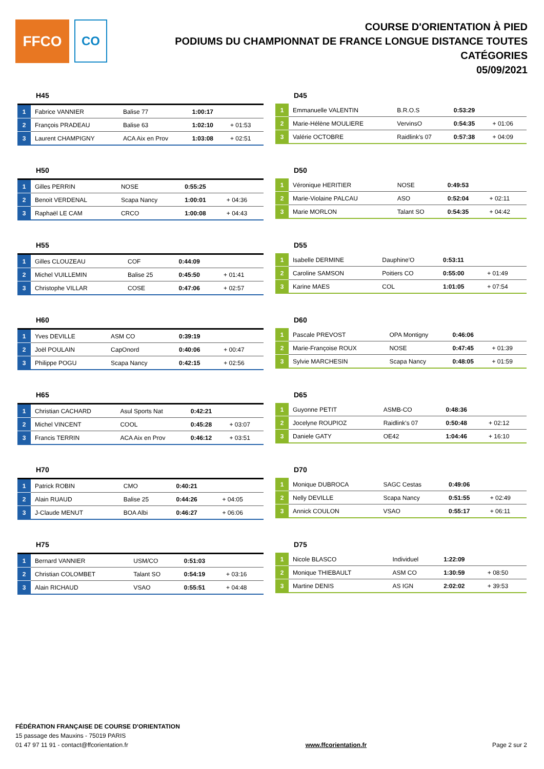FFCO
CO
COURSE D'ORIENTATION À PIED
PODIUMS DU CHAMPIONNAT DE FRANCE LONGUE DISTANCE TOUTES CATÉGORIES
05/09/2021
H45
| 1 | Fabrice VANNIER | Balise 77 | 1:00:17 | |
| 2 | François PRADEAU | Balise 63 | 1:02:10 | + 01:53 |
| 3 | Laurent CHAMPIGNY | ACA Aix en Prov | 1:03:08 | + 02:51 |
D45
| 1 | Emmanuelle VALENTIN | B.R.O.S | 0:53:29 | |
| 2 | Marie-Hélène MOULIERE | VervinsO | 0:54:35 | + 01:06 |
| 3 | Valérie OCTOBRE | Raidlink's 07 | 0:57:38 | + 04:09 |
H50
| 1 | Gilles PERRIN | NOSE | 0:55:25 | |
| 2 | Benoit VERDENAL | Scapa Nancy | 1:00:01 | + 04:36 |
| 3 | Raphaël LE CAM | CRCO | 1:00:08 | + 04:43 |
D50
| 1 | Véronique HERITIER | NOSE | 0:49:53 | |
| 2 | Marie-Violaine PALCAU | ASO | 0:52:04 | + 02:11 |
| 3 | Marie MORLON | Talant SO | 0:54:35 | + 04:42 |
H55
| 1 | Gilles CLOUZEAU | COF | 0:44:09 | |
| 2 | Michel VUILLEMIN | Balise 25 | 0:45:50 | + 01:41 |
| 3 | Christophe VILLAR | COSE | 0:47:06 | + 02:57 |
D55
| 1 | Isabelle DERMINE | Dauphine'O | 0:53:11 | |
| 2 | Caroline SAMSON | Poitiers CO | 0:55:00 | + 01:49 |
| 3 | Karine MAES | COL | 1:01:05 | + 07:54 |
H60
| 1 | Yves DEVILLE | ASM CO | 0:39:19 | |
| 2 | Joël POULAIN | CapOnord | 0:40:06 | + 00:47 |
| 3 | Philippe POGU | Scapa Nancy | 0:42:15 | + 02:56 |
D60
| 1 | Pascale PREVOST | OPA Montigny | 0:46:06 | |
| 2 | Marie-Françoise ROUX | NOSE | 0:47:45 | + 01:39 |
| 3 | Sylvie MARCHESIN | Scapa Nancy | 0:48:05 | + 01:59 |
H65
| 1 | Christian CACHARD | Asul Sports Nat | 0:42:21 | |
| 2 | Michel VINCENT | COOL | 0:45:28 | + 03:07 |
| 3 | Francis TERRIN | ACA Aix en Prov | 0:46:12 | + 03:51 |
D65
| 1 | Guyonne PETIT | ASMB-CO | 0:48:36 | |
| 2 | Jocelyne ROUPIOZ | Raidlink's 07 | 0:50:48 | + 02:12 |
| 3 | Daniele GATY | OE42 | 1:04:46 | + 16:10 |
H70
| 1 | Patrick ROBIN | CMO | 0:40:21 | |
| 2 | Alain RUAUD | Balise 25 | 0:44:26 | + 04:05 |
| 3 | J-Claude MENUT | BOA Albi | 0:46:27 | + 06:06 |
D70
| 1 | Monique DUBROCA | SAGC Cestas | 0:49:06 | |
| 2 | Nelly DEVILLE | Scapa Nancy | 0:51:55 | + 02:49 |
| 3 | Annick COULON | VSAO | 0:55:17 | + 06:11 |
H75
| 1 | Bernard VANNIER | USM/CO | 0:51:03 | |
| 2 | Christian COLOMBET | Talant SO | 0:54:19 | + 03:16 |
| 3 | Alain RICHAUD | VSAO | 0:55:51 | + 04:48 |
D75
| 1 | Nicole BLASCO | Individuel | 1:22:09 | |
| 2 | Monique THIEBAULT | ASM CO | 1:30:59 | + 08:50 |
| 3 | Martine DENIS | AS IGN | 2:02:02 | + 39:53 |
FÉDÉRATION FRANÇAISE DE COURSE D'ORIENTATION
15 passage des Mauxins - 75019 PARIS
01 47 97 11 91 - contact@ffcorientation.fr
www.ffcorientation.fr
Page 2 sur 2